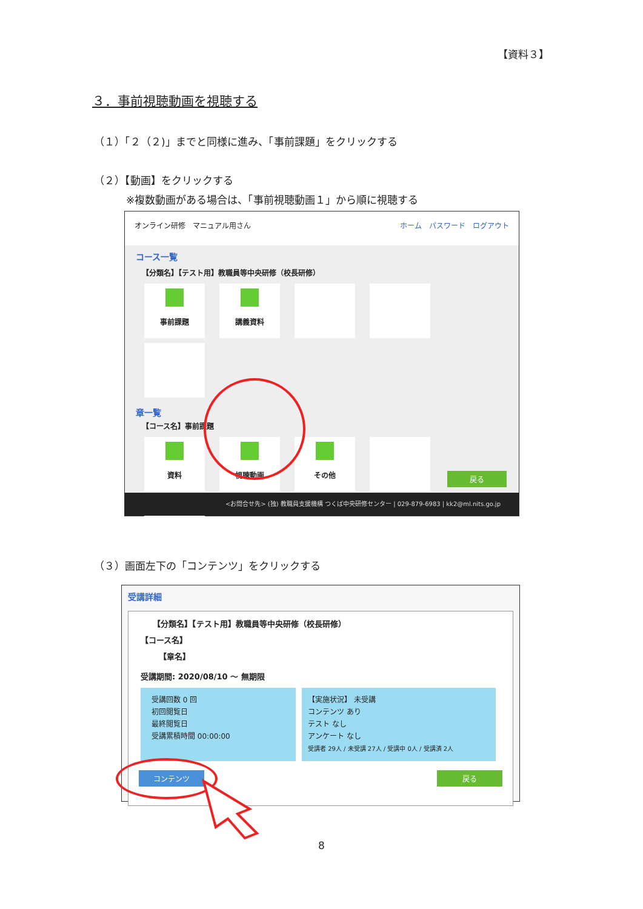【資料３】
３．事前視聴動画を視聴する
（１）「２（２)」までと同様に進み、「事前課題」をクリックする
（２）【動画】をクリックする
※複数動画がある場合は、「事前視聴動画１」から順に視聴する
オンライン研修　マニュアル用さん ホーム　パスワード　ログアウト
コース一覧
【分類名】【テスト用】教職員等中央研修（校長研修）
事前課題 講義資料
章一覧
【コース名】事前課題
資料 視聴動画 その他
戻る
<お問合せ先> (独) 教職員支援機構 つくば中央研修センター | 029-879-6983 | kk2@ml.nits.go.jp
（３）画面左下の「コンテンツ」をクリックする
受講詳細
【分類名】【テスト用】教職員等中央研修（校長研修）
【コース名】
【章名】
受講期間: 2020/08/10 ～ 無期限
受講回数 0 回
初回閲覧日
最終閲覧日
受講累積時間 00:00:00
【実施状況】 未受講
コンテンツ あり
テスト なし
アンケート なし
受講者 29人 / 未受講 27人 / 受講中 0人 / 受講済 2人
コンテンツ 戻る
8